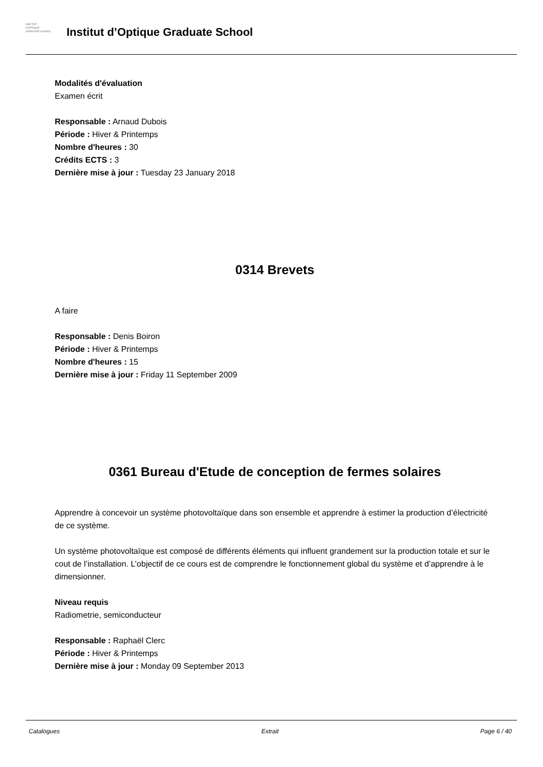INSTITUT
D'OPTIQUE
GRADUATE SCHOOL
Institut d’Optique Graduate School
Modalités d'évaluation
Examen écrit
Responsable : Arnaud Dubois
Période : Hiver & Printemps
Nombre d'heures : 30
Crédits ECTS : 3
Dernière mise à jour : Tuesday 23 January 2018
0314 Brevets
A faire
Responsable : Denis Boiron
Période : Hiver & Printemps
Nombre d'heures : 15
Dernière mise à jour : Friday 11 September 2009
0361 Bureau d'Etude de conception de fermes solaires
Apprendre à concevoir un système photovoltaïque dans son ensemble et apprendre à estimer la production d’électricité de ce système.
Un système photovoltaïque est composé de différents éléments qui influent grandement sur la production totale et sur le cout de l’installation. L’objectif de ce cours est de comprendre le fonctionnement global du système et d’apprendre à le dimensionner.
Niveau requis
Radiometrie, semiconducteur
Responsable : Raphaël Clerc
Période : Hiver & Printemps
Dernière mise à jour : Monday 09 September 2013
Catalogues Extrait Page 6 / 40